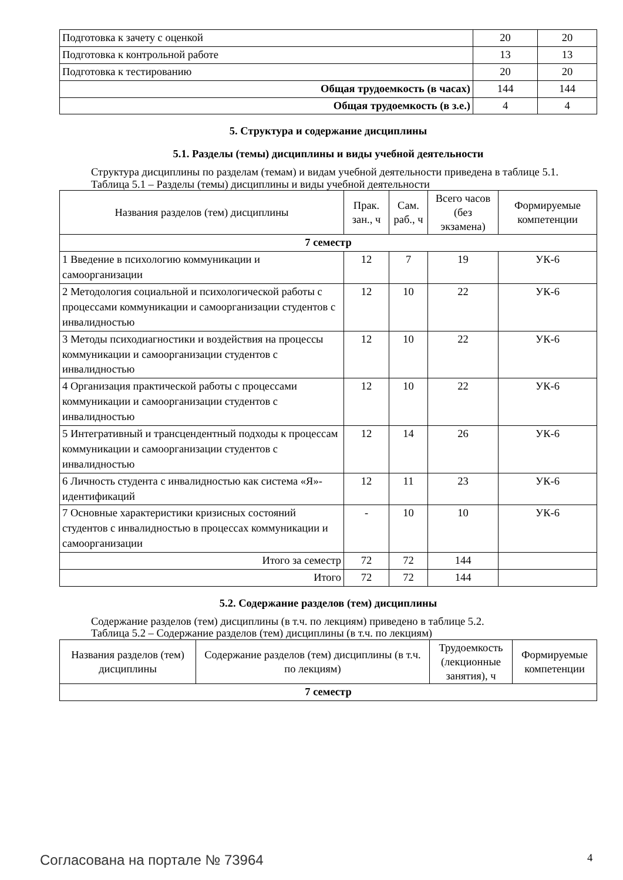| Подготовка к зачету с оценкой | 20 | 20 |
| Подготовка к контрольной работе | 13 | 13 |
| Подготовка к тестированию | 20 | 20 |
| Общая трудоемкость (в часах) | 144 | 144 |
| Общая трудоемкость (в з.е.) | 4 | 4 |
5. Структура и содержание дисциплины
5.1. Разделы (темы) дисциплины и виды учебной деятельности
Структура дисциплины по разделам (темам) и видам учебной деятельности приведена в таблице 5.1.
Таблица 5.1 – Разделы (темы) дисциплины и виды учебной деятельности
| Названия разделов (тем) дисциплины | Прак. зан., ч | Сам. раб., ч | Всего часов (без экзамена) | Формируемые компетенции |
| --- | --- | --- | --- | --- |
| 7 семестр | | | | |
| 1 Введение в психологию коммуникации и самоорганизации | 12 | 7 | 19 | УК-6 |
| 2 Методология социальной и психологической работы с процессами коммуникации и самоорганизации студентов с инвалидностью | 12 | 10 | 22 | УК-6 |
| 3 Методы психодиагностики и воздействия на процессы коммуникации и самоорганизации студентов с инвалидностью | 12 | 10 | 22 | УК-6 |
| 4 Организация практической работы с процессами коммуникации и самоорганизации студентов с инвалидностью | 12 | 10 | 22 | УК-6 |
| 5 Интегративный и трансцендентный подходы к процессам коммуникации и самоорганизации студентов с инвалидностью | 12 | 14 | 26 | УК-6 |
| 6 Личность студента с инвалидностью как система «Я»-идентификаций | 12 | 11 | 23 | УК-6 |
| 7 Основные характеристики кризисных состояний студентов с инвалидностью в процессах коммуникации и самоорганизации | - | 10 | 10 | УК-6 |
| Итого за семестр | 72 | 72 | 144 | |
| Итого | 72 | 72 | 144 | |
5.2. Содержание разделов (тем) дисциплины
Содержание разделов (тем) дисциплины (в т.ч. по лекциям) приведено в таблице 5.2.
Таблица 5.2 – Содержание разделов (тем) дисциплины (в т.ч. по лекциям)
| Названия разделов (тем) дисциплины | Содержание разделов (тем) дисциплины (в т.ч. по лекциям) | Трудоемкость (лекционные занятия), ч | Формируемые компетенции |
| --- | --- | --- | --- |
| 7 семестр | | | |
Согласована на портале № 73964 4